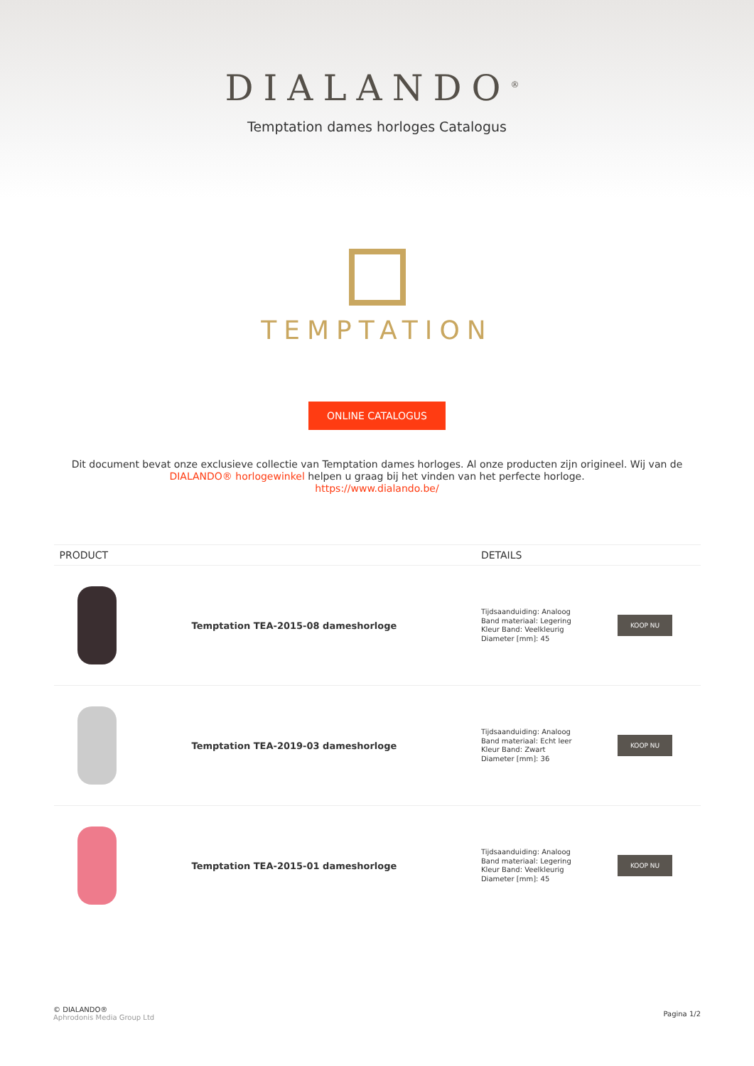DIALANDO<sup>®</sup>
Temptation dames horloges Catalogus
TEMPTATION
ONLINE CATALOGUS
Dit document bevat onze exclusieve collectie van Temptation dames horloges. Al onze producten zijn origineel. Wij van de DIALANDO® horlogewinkel helpen u graag bij het vinden van het perfecte horloge.
https://www.dialando.be/
| PRODUCT | | DETAILS | |
| --- | --- | --- | --- |
| | Temptation TEA-2015-08 dameshorloge | Tijdsaanduiding: Analoog Band materiaal: Legering Kleur Band: Veelkleurig Diameter [mm]: 45 | KOOP NU |
| | Temptation TEA-2019-03 dameshorloge | Tijdsaanduiding: Analoog Band materiaal: Echt leer Kleur Band: Zwart Diameter [mm]: 36 | KOOP NU |
| | Temptation TEA-2015-01 dameshorloge | Tijdsaanduiding: Analoog Band materiaal: Legering Kleur Band: Veelkleurig Diameter [mm]: 45 | KOOP NU |
© DIALANDO®
Aphrodonis Media Group Ltd
Pagina 1/2